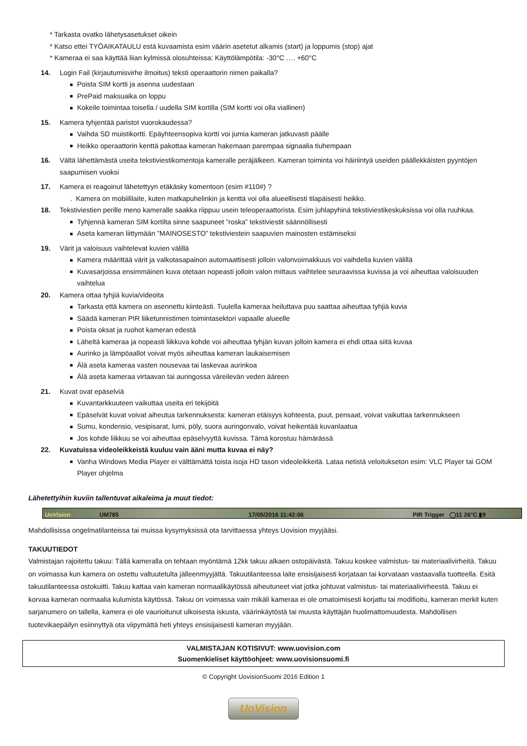* Tarkasta ovatko lähetysasetukset oikein
* Katso ettei TYÖAIKATAULU estä kuvaamista esim väärin asetetut alkamis (start) ja loppumis (stop) ajat
* Kameraa ei saa käyttää liian kylmissä olosuhteissa: Käyttölämpötila: -30°C …. +60°C
14. Login Fail (kirjautumisvirhe ilmoitus) teksti operaattorin nimen paikalla?
Poista SIM kortti ja asenna uudestaan
PrePaid maksuaika on loppu
Kokeile toimintaa toisella / uudella SIM kortilla (SIM kortti voi olla viallinen)
15. Kamera tyhjentää paristot vuorokaudessa?
Vaihda SD muistikortti. Epäyhteensopiva kortti voi jumia kameran jatkuvasti päälle
Heikko operaattorin kenttä pakottaa kameran hakemaan parempaa signaalia tiuhempaan
16. Vältä lähettämästä useita tekstiviestikomentoja kameralle peräjälkeen. Kameran toiminta voi häiriintyä useiden päällekkäisten pyyntöjen saapumisen vuoksi
17. Kamera ei reagoinut lähetettyyn etäkäsky komentoon (esim #110#) ?
. Kamera on mobiililaite, kuten matkapuhelinkin ja kenttä voi olla alueellisesti tilapäisesti heikko.
18. Tekstiviestien perille meno kameralle saakka riippuu usein teleoperaattorista. Esim juhlapyhinä tekstiviestikeskuksissa voi olla ruuhkaa.
Tyhjennä kameran SIM kortilta sinne saapuneet ”roska” tekstiviestit säännöllisesti
Aseta kameran liittymään ”MAINOSESTO” tekstiviestein saapuvien mainosten estämiseksi
19. Värit ja valoisuus vaihtelevat kuvien välillä
Kamera määrittää värit ja valkotasapainon automaattisesti jolloin valonvoimakkuus voi vaihdella kuvien välillä
Kuvasarjoissa ensimmäinen kuva otetaan nopeasti jolloin valon mittaus vaihtelee seuraavissa kuvissa ja voi aiheuttaa valoisuuden vaihtelua
20. Kamera ottaa tyhjiä kuvia/videoita
Tarkasta että kamera on asennettu kiinteästi. Tuulella kameraa heiluttava puu saattaa aiheuttaa tyhjiä kuvia
Säädä kameran PIR liiketunnistimen toimintasektori vapaalle alueelle
Poista oksat ja ruohot kameran edestä
Läheltä kameraa ja nopeasti liikkuva kohde voi aiheuttaa tyhjän kuvan jolloin kamera ei ehdi ottaa siitä kuvaa
Aurinko ja lämpöaallot voivat myös aiheuttaa kameran laukaisemisen
Älä aseta kameraa vasten nousevaa tai laskevaa aurinkoa
Älä aseta kameraa virtaavan tai auringossa väreilevän veden ääreen
21. Kuvat ovat epäselviä
Kuvantarkkuuteen vaikuttaa useita eri tekijöitä
Epäselvät kuvat voivat aiheutua tarkennuksesta: kameran etäisyys kohteesta, puut, pensaat, voivat vaikuttaa tarkennukseen
Sumu, kondensio, vesipisarat, lumi, pöly, suora auringonvalo, voivat heikentää kuvanlaatua
Jos kohde liikkuu se voi aiheuttaa epäselvyyttä kuvissa. Tämä korostuu hämärässä
22. Kuvatuissa videoleikkeistä kuuluu vain ääni mutta kuvaa ei näy?
Vanha Windows Media Player ei välttämättä toista isoja HD tason videoleikkeitä. Lataa netistä veloitukseton esim: VLC Player tai GOM Player ohjelma
Lähetettyihin kuviin tallentuvat aikaleima ja muut tiedot:
UoVision
UM785
17/05/2016 11:42:06
PIR Trigger ◯11 26°C ▮9
Mahdollisissa ongelmatilanteissa tai muissa kysymyksissä ota tarvittaessa yhteys Uovision myyjääsi.
TAKUUTIEDOT
Valmistajan rajoitettu takuu: Tällä kameralla on tehtaan myöntämä 12kk takuu alkaen ostopäivästä. Takuu koskee valmistus- tai materiaalivirheitä. Takuu on voimassa kun kamera on ostettu valtuutetulta jälleenmyyjältä. Takuutilanteessa laite ensisijaisesti korjataan tai korvataan vastaavalla tuotteella. Esitä takuutilanteessa ostokuitti. Takuu kattaa vain kameran normaalikäytössä aiheutuneet viat jotka johtuvat valmistus- tai materiaalivirheestä. Takuu ei korvaa kameran normaalia kulumista käytössä. Takuu on voimassa vain mikäli kameraa ei ole omatoimisesti korjattu tai modifioitu, kameran merkit kuten sarjanumero on tallella, kamera ei ole vaurioitunut ulkoisesta iskusta, väärinkäytöstä tai muusta käyttäjän huolimattomuudesta. Mahdollisen tuotevikaepäilyn esiinnyttyä ota viipymättä heti yhteys ensisijaisesti kameran myyjään.
VALMISTAJAN KOTISIVUT: www.uovision.com
Suomenkieliset käyttöohjeet: www.uovisionsuomi.fi
© Copyright UovisionSuomi 2016 Edition 1
UoVision